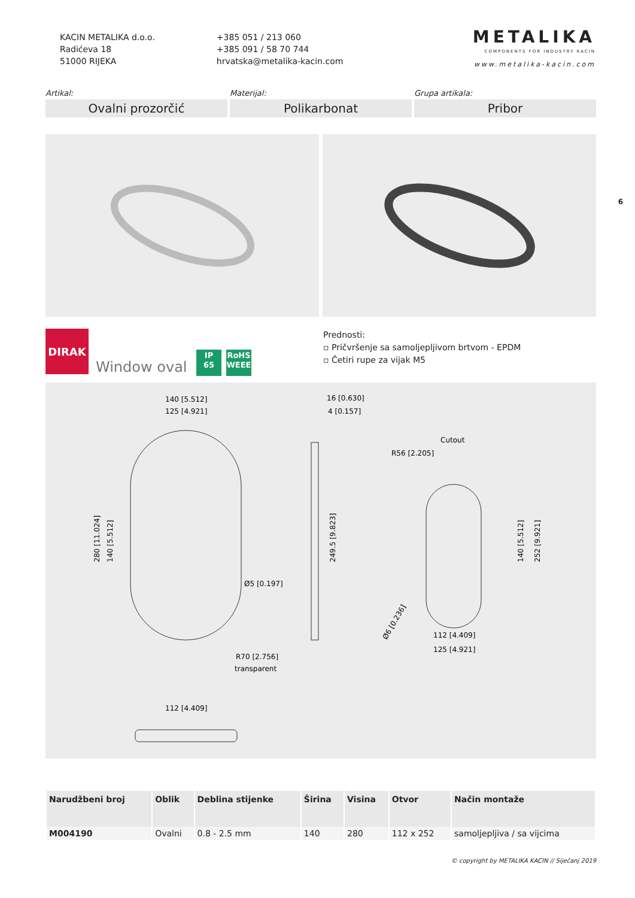KACIN METALIKA d.o.o.
Radićeva 18
51000 RIJEKA
+385 051 / 213 060
+385 091 / 58 70 744
hrvatska@metalika-kacin.com
METALIKA
COMPONENTS FOR INDUSTRY KACIN
www.metalika-kacin.com
Artikal:
Ovalni prozorčić
Materijal:
Polikarbonat
Grupa artikala:
Pribor
6
DIRAK
Window oval
IP
65
RoHS
WEEE
Prednosti:
▫ Pričvršenje sa samoljepljivom brtvom - EPDM
▫ Četiri rupe za vijak M5
140 [5.512]
125 [4.921]
280 [11.024]
140 [5.512]
Ø5 [0.197]
R70 [2.756]
transparent
16 [0.630]
4 [0.157]
249.5 [9.823]
Cutout
R56 [2.205]
140 [5.512]
252 [9.921]
Ø6 [0.236]
112 [4.409]
125 [4.921]
112 [4.409]
| Narudžbeni broj | Oblik | Deblina stijenke | Širina | Visina | Otvor | Način montaže |
| --- | --- | --- | --- | --- | --- | --- |
| M004190 | Ovalni | 0.8 - 2.5 mm | 140 | 280 | 112 x 252 | samoljepljiva / sa vijcima |
© copyright by METALIKA KACIN // Siječanj 2019